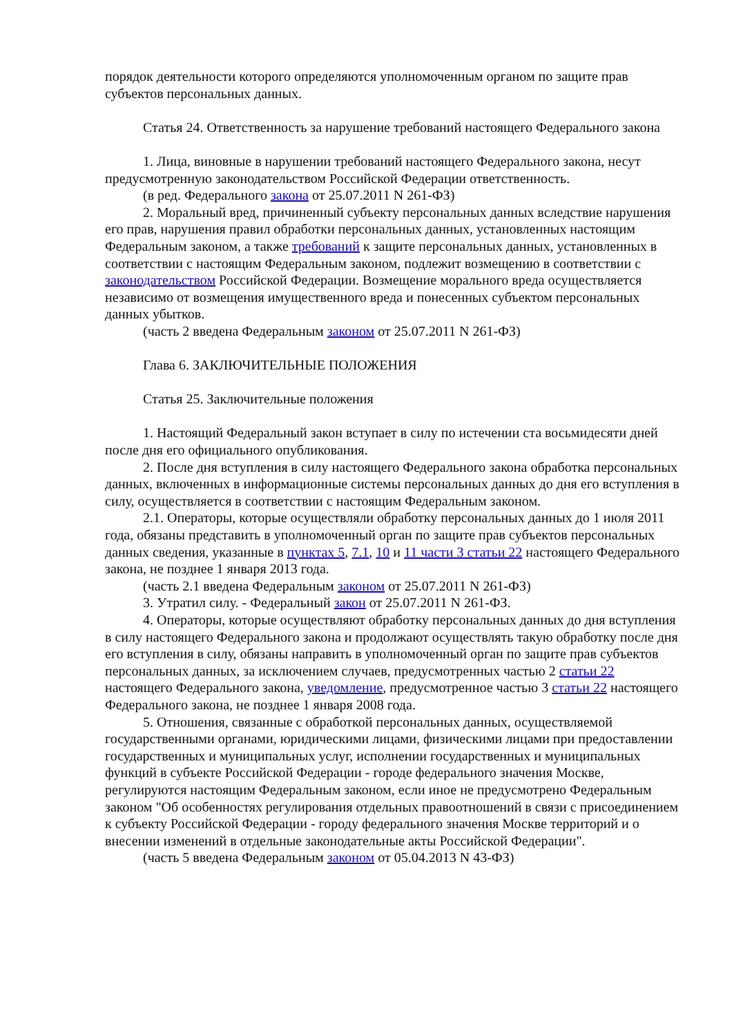порядок деятельности которого определяются уполномоченным органом по защите прав субъектов персональных данных.
Статья 24. Ответственность за нарушение требований настоящего Федерального закона
1. Лица, виновные в нарушении требований настоящего Федерального закона, несут предусмотренную законодательством Российской Федерации ответственность.
(в ред. Федерального закона от 25.07.2011 N 261-ФЗ)
2. Моральный вред, причиненный субъекту персональных данных вследствие нарушения его прав, нарушения правил обработки персональных данных, установленных настоящим Федеральным законом, а также требований к защите персональных данных, установленных в соответствии с настоящим Федеральным законом, подлежит возмещению в соответствии с законодательством Российской Федерации. Возмещение морального вреда осуществляется независимо от возмещения имущественного вреда и понесенных субъектом персональных данных убытков.
(часть 2 введена Федеральным законом от 25.07.2011 N 261-ФЗ)
Глава 6. ЗАКЛЮЧИТЕЛЬНЫЕ ПОЛОЖЕНИЯ
Статья 25. Заключительные положения
1. Настоящий Федеральный закон вступает в силу по истечении ста восьмидесяти дней после дня его официального опубликования.
2. После дня вступления в силу настоящего Федерального закона обработка персональных данных, включенных в информационные системы персональных данных до дня его вступления в силу, осуществляется в соответствии с настоящим Федеральным законом.
2.1. Операторы, которые осуществляли обработку персональных данных до 1 июля 2011 года, обязаны представить в уполномоченный орган по защите прав субъектов персональных данных сведения, указанные в пунктах 5, 7.1, 10 и 11 части 3 статьи 22 настоящего Федерального закона, не позднее 1 января 2013 года.
(часть 2.1 введена Федеральным законом от 25.07.2011 N 261-ФЗ)
3. Утратил силу. - Федеральный закон от 25.07.2011 N 261-ФЗ.
4. Операторы, которые осуществляют обработку персональных данных до дня вступления в силу настоящего Федерального закона и продолжают осуществлять такую обработку после дня его вступления в силу, обязаны направить в уполномоченный орган по защите прав субъектов персональных данных, за исключением случаев, предусмотренных частью 2 статьи 22 настоящего Федерального закона, уведомление, предусмотренное частью 3 статьи 22 настоящего Федерального закона, не позднее 1 января 2008 года.
5. Отношения, связанные с обработкой персональных данных, осуществляемой государственными органами, юридическими лицами, физическими лицами при предоставлении государственных и муниципальных услуг, исполнении государственных и муниципальных функций в субъекте Российской Федерации - городе федерального значения Москве, регулируются настоящим Федеральным законом, если иное не предусмотрено Федеральным законом "Об особенностях регулирования отдельных правоотношений в связи с присоединением к субъекту Российской Федерации - городу федерального значения Москве территорий и о внесении изменений в отдельные законодательные акты Российской Федерации".
(часть 5 введена Федеральным законом от 05.04.2013 N 43-ФЗ)